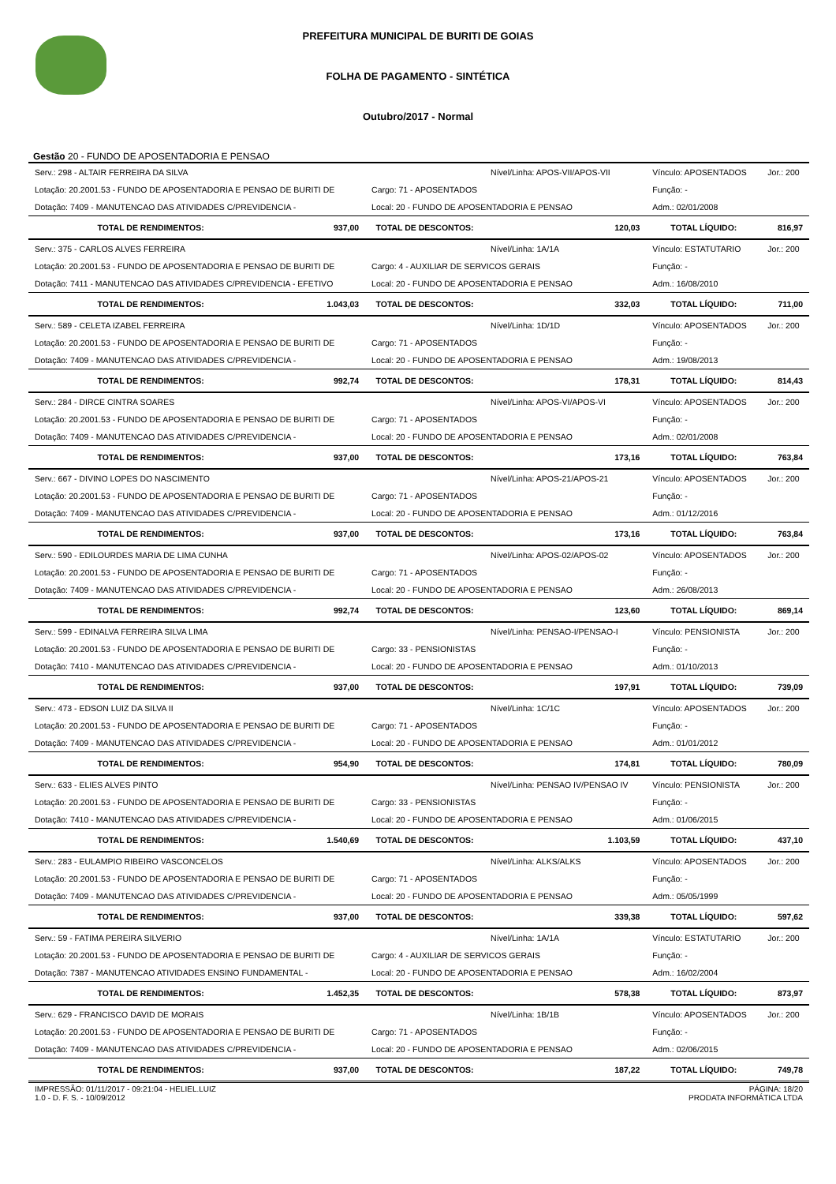PREFEITURA MUNICIPAL DE BURITI DE GOIAS
FOLHA DE PAGAMENTO - SINTÉTICA
Outubro/2017 - Normal
Gestão 20 - FUNDO DE APOSENTADORIA E PENSAO
| Serv.: 298 - ALTAIR FERREIRA DA SILVA | | | Nível/Linha: APOS-VII/APOS-VII | Vínculo: APOSENTADOS | Jor.: 200 |
| Lotação: 20.2001.53 - FUNDO DE APOSENTADORIA E PENSAO DE BURITI DE | | Cargo: 71 - APOSENTADOS | | Função: - | |
| Dotação: 7409 - MANUTENCAO DAS ATIVIDADES C/PREVIDENCIA - | | Local: 20 - FUNDO DE APOSENTADORIA E PENSAO | | Adm.: 02/01/2008 | |
| TOTAL DE RENDIMENTOS: | 937,00 | TOTAL DE DESCONTOS: | 120,03 | TOTAL LÍQUIDO: | 816,97 |
| Serv.: 375 - CARLOS ALVES FERREIRA | | | Nível/Linha: 1A/1A | Vínculo: ESTATUTARIO | Jor.: 200 |
| Lotação: 20.2001.53 - FUNDO DE APOSENTADORIA E PENSAO DE BURITI DE | | Cargo: 4 - AUXILIAR DE SERVICOS GERAIS | | Função: - | |
| Dotação: 7411 - MANUTENCAO DAS ATIVIDADES C/PREVIDENCIA - EFETIVO | | Local: 20 - FUNDO DE APOSENTADORIA E PENSAO | | Adm.: 16/08/2010 | |
| TOTAL DE RENDIMENTOS: | 1.043,03 | TOTAL DE DESCONTOS: | 332,03 | TOTAL LÍQUIDO: | 711,00 |
| Serv.: 589 - CELETA IZABEL FERREIRA | | | Nível/Linha: 1D/1D | Vínculo: APOSENTADOS | Jor.: 200 |
| Lotação: 20.2001.53 - FUNDO DE APOSENTADORIA E PENSAO DE BURITI DE | | Cargo: 71 - APOSENTADOS | | Função: - | |
| Dotação: 7409 - MANUTENCAO DAS ATIVIDADES C/PREVIDENCIA - | | Local: 20 - FUNDO DE APOSENTADORIA E PENSAO | | Adm.: 19/08/2013 | |
| TOTAL DE RENDIMENTOS: | 992,74 | TOTAL DE DESCONTOS: | 178,31 | TOTAL LÍQUIDO: | 814,43 |
| Serv.: 284 - DIRCE CINTRA SOARES | | | Nível/Linha: APOS-VI/APOS-VI | Vínculo: APOSENTADOS | Jor.: 200 |
| Lotação: 20.2001.53 - FUNDO DE APOSENTADORIA E PENSAO DE BURITI DE | | Cargo: 71 - APOSENTADOS | | Função: - | |
| Dotação: 7409 - MANUTENCAO DAS ATIVIDADES C/PREVIDENCIA - | | Local: 20 - FUNDO DE APOSENTADORIA E PENSAO | | Adm.: 02/01/2008 | |
| TOTAL DE RENDIMENTOS: | 937,00 | TOTAL DE DESCONTOS: | 173,16 | TOTAL LÍQUIDO: | 763,84 |
| Serv.: 667 - DIVINO LOPES DO NASCIMENTO | | | Nível/Linha: APOS-21/APOS-21 | Vínculo: APOSENTADOS | Jor.: 200 |
| Lotação: 20.2001.53 - FUNDO DE APOSENTADORIA E PENSAO DE BURITI DE | | Cargo: 71 - APOSENTADOS | | Função: - | |
| Dotação: 7409 - MANUTENCAO DAS ATIVIDADES C/PREVIDENCIA - | | Local: 20 - FUNDO DE APOSENTADORIA E PENSAO | | Adm.: 01/12/2016 | |
| TOTAL DE RENDIMENTOS: | 937,00 | TOTAL DE DESCONTOS: | 173,16 | TOTAL LÍQUIDO: | 763,84 |
| Serv.: 590 - EDILOURDES MARIA DE LIMA CUNHA | | | Nível/Linha: APOS-02/APOS-02 | Vínculo: APOSENTADOS | Jor.: 200 |
| Lotação: 20.2001.53 - FUNDO DE APOSENTADORIA E PENSAO DE BURITI DE | | Cargo: 71 - APOSENTADOS | | Função: - | |
| Dotação: 7409 - MANUTENCAO DAS ATIVIDADES C/PREVIDENCIA - | | Local: 20 - FUNDO DE APOSENTADORIA E PENSAO | | Adm.: 26/08/2013 | |
| TOTAL DE RENDIMENTOS: | 992,74 | TOTAL DE DESCONTOS: | 123,60 | TOTAL LÍQUIDO: | 869,14 |
| Serv.: 599 - EDINALVA FERREIRA SILVA LIMA | | | Nível/Linha: PENSAO-I/PENSAO-I | Vínculo: PENSIONISTA | Jor.: 200 |
| Lotação: 20.2001.53 - FUNDO DE APOSENTADORIA E PENSAO DE BURITI DE | | Cargo: 33 - PENSIONISTAS | | Função: - | |
| Dotação: 7410 - MANUTENCAO DAS ATIVIDADES C/PREVIDENCIA - | | Local: 20 - FUNDO DE APOSENTADORIA E PENSAO | | Adm.: 01/10/2013 | |
| TOTAL DE RENDIMENTOS: | 937,00 | TOTAL DE DESCONTOS: | 197,91 | TOTAL LÍQUIDO: | 739,09 |
| Serv.: 473 - EDSON LUIZ DA SILVA II | | | Nível/Linha: 1C/1C | Vínculo: APOSENTADOS | Jor.: 200 |
| Lotação: 20.2001.53 - FUNDO DE APOSENTADORIA E PENSAO DE BURITI DE | | Cargo: 71 - APOSENTADOS | | Função: - | |
| Dotação: 7409 - MANUTENCAO DAS ATIVIDADES C/PREVIDENCIA - | | Local: 20 - FUNDO DE APOSENTADORIA E PENSAO | | Adm.: 01/01/2012 | |
| TOTAL DE RENDIMENTOS: | 954,90 | TOTAL DE DESCONTOS: | 174,81 | TOTAL LÍQUIDO: | 780,09 |
| Serv.: 633 - ELIES ALVES PINTO | | | Nível/Linha: PENSAO IV/PENSAO IV | Vínculo: PENSIONISTA | Jor.: 200 |
| Lotação: 20.2001.53 - FUNDO DE APOSENTADORIA E PENSAO DE BURITI DE | | Cargo: 33 - PENSIONISTAS | | Função: - | |
| Dotação: 7410 - MANUTENCAO DAS ATIVIDADES C/PREVIDENCIA - | | Local: 20 - FUNDO DE APOSENTADORIA E PENSAO | | Adm.: 01/06/2015 | |
| TOTAL DE RENDIMENTOS: | 1.540,69 | TOTAL DE DESCONTOS: | 1.103,59 | TOTAL LÍQUIDO: | 437,10 |
| Serv.: 283 - EULAMPIO RIBEIRO VASCONCELOS | | | Nível/Linha: ALKS/ALKS | Vínculo: APOSENTADOS | Jor.: 200 |
| Lotação: 20.2001.53 - FUNDO DE APOSENTADORIA E PENSAO DE BURITI DE | | Cargo: 71 - APOSENTADOS | | Função: - | |
| Dotação: 7409 - MANUTENCAO DAS ATIVIDADES C/PREVIDENCIA - | | Local: 20 - FUNDO DE APOSENTADORIA E PENSAO | | Adm.: 05/05/1999 | |
| TOTAL DE RENDIMENTOS: | 937,00 | TOTAL DE DESCONTOS: | 339,38 | TOTAL LÍQUIDO: | 597,62 |
| Serv.: 59 - FATIMA PEREIRA SILVERIO | | | Nível/Linha: 1A/1A | Vínculo: ESTATUTARIO | Jor.: 200 |
| Lotação: 20.2001.53 - FUNDO DE APOSENTADORIA E PENSAO DE BURITI DE | | Cargo: 4 - AUXILIAR DE SERVICOS GERAIS | | Função: - | |
| Dotação: 7387 - MANUTENCAO ATIVIDADES ENSINO FUNDAMENTAL - | | Local: 20 - FUNDO DE APOSENTADORIA E PENSAO | | Adm.: 16/02/2004 | |
| TOTAL DE RENDIMENTOS: | 1.452,35 | TOTAL DE DESCONTOS: | 578,38 | TOTAL LÍQUIDO: | 873,97 |
| Serv.: 629 - FRANCISCO DAVID DE MORAIS | | | Nível/Linha: 1B/1B | Vínculo: APOSENTADOS | Jor.: 200 |
| Lotação: 20.2001.53 - FUNDO DE APOSENTADORIA E PENSAO DE BURITI DE | | Cargo: 71 - APOSENTADOS | | Função: - | |
| Dotação: 7409 - MANUTENCAO DAS ATIVIDADES C/PREVIDENCIA - | | Local: 20 - FUNDO DE APOSENTADORIA E PENSAO | | Adm.: 02/06/2015 | |
| TOTAL DE RENDIMENTOS: | 937,00 | TOTAL DE DESCONTOS: | 187,22 | TOTAL LÍQUIDO: | 749,78 |
IMPRESSÃO: 01/11/2017 - 09:21:04 - HELIEL.LUIZ
1.0 - D. F. S. - 10/09/2012
PÁGINA: 18/20
PRODATA INFORMÁTICA LTDA